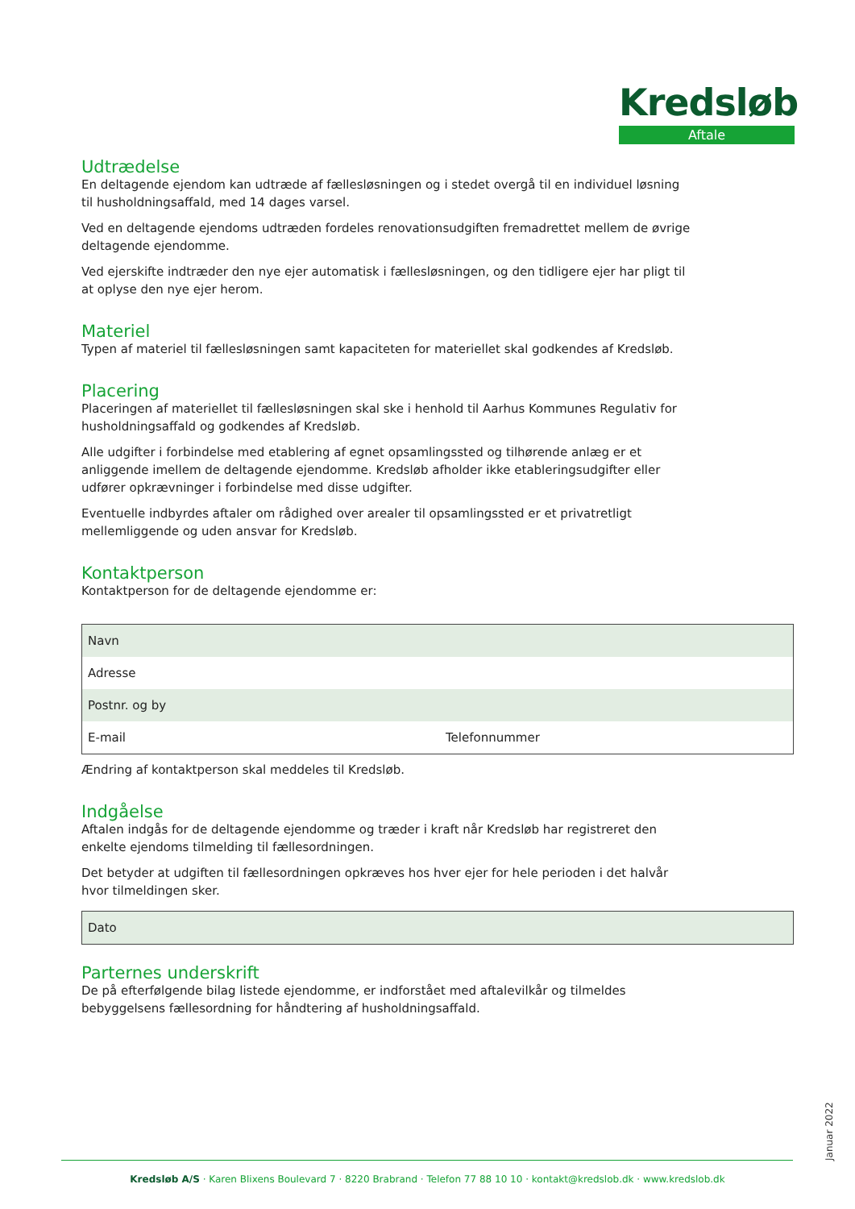Kredsløb
Aftale
Udtrædelse
En deltagende ejendom kan udtræde af fællesløsningen og i stedet overgå til en individuel løsning til husholdningsaffald, med 14 dages varsel.
Ved en deltagende ejendoms udtræden fordeles renovationsudgiften fremadrettet mellem de øvrige deltagende ejendomme.
Ved ejerskifte indtræder den nye ejer automatisk i fællesløsningen, og den tidligere ejer har pligt til at oplyse den nye ejer herom.
Materiel
Typen af materiel til fællesløsningen samt kapaciteten for materiellet skal godkendes af Kredsløb.
Placering
Placeringen af materiellet til fællesløsningen skal ske i henhold til Aarhus Kommunes Regulativ for husholdningsaffald og godkendes af Kredsløb.
Alle udgifter i forbindelse med etablering af egnet opsamlingssted og tilhørende anlæg er et anliggende imellem de deltagende ejendomme. Kredsløb afholder ikke etableringsudgifter eller udfører opkrævninger i forbindelse med disse udgifter.
Eventuelle indbyrdes aftaler om rådighed over arealer til opsamlingssted er et privatretligt mellemliggende og uden ansvar for Kredsløb.
Kontaktperson
Kontaktperson for de deltagende ejendomme er:
| Navn | |
| Adresse | |
| Postnr. og by | |
| E-mail | Telefonnummer |
Ændring af kontaktperson skal meddeles til Kredsløb.
Indgåelse
Aftalen indgås for de deltagende ejendomme og træder i kraft når Kredsløb har registreret den enkelte ejendoms tilmelding til fællesordningen.
Det betyder at udgiften til fællesordningen opkræves hos hver ejer for hele perioden i det halvår hvor tilmeldingen sker.
| Dato |
Parternes underskrift
De på efterfølgende bilag listede ejendomme, er indforstået med aftalevilkår og tilmeldes bebyggelsens fællesordning for håndtering af husholdningsaffald.
Januar 2022
Kredsløb A/S · Karen Blixens Boulevard 7 · 8220 Brabrand · Telefon 77 88 10 10 · kontakt@kredslob.dk · www.kredslob.dk